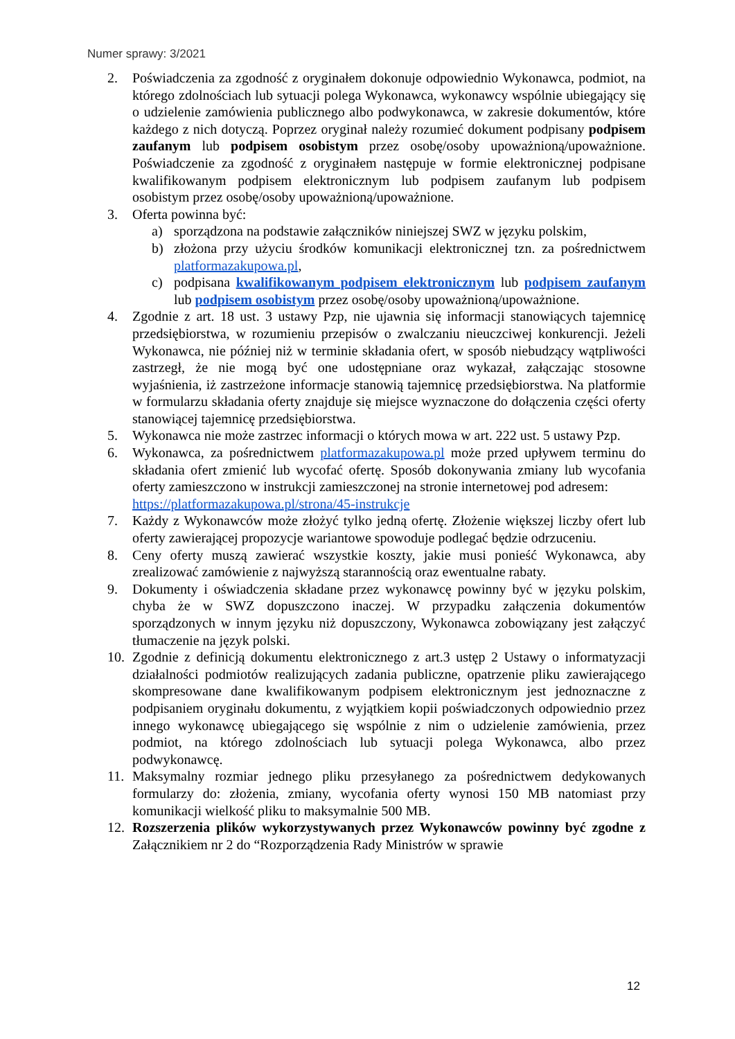Numer sprawy: 3/2021
2. Poświadczenia za zgodność z oryginałem dokonuje odpowiednio Wykonawca, podmiot, na którego zdolnościach lub sytuacji polega Wykonawca, wykonawcy wspólnie ubiegający się o udzielenie zamówienia publicznego albo podwykonawca, w zakresie dokumentów, które każdego z nich dotyczą. Poprzez oryginał należy rozumieć dokument podpisany podpisem zaufanym lub podpisem osobistym przez osobę/osoby upoważnioną/upoważnione. Poświadczenie za zgodność z oryginałem następuje w formie elektronicznej podpisane kwalifikowanym podpisem elektronicznym lub podpisem zaufanym lub podpisem osobistym przez osobę/osoby upoważnioną/upoważnione.
3. Oferta powinna być:
a) sporządzona na podstawie załączników niniejszej SWZ w języku polskim,
b) złożona przy użyciu środków komunikacji elektronicznej tzn. za pośrednictwem platformazakupowa.pl,
c) podpisana kwalifikowanym podpisem elektronicznym lub podpisem zaufanym lub podpisem osobistym przez osobę/osoby upoważnioną/upoważnione.
4. Zgodnie z art. 18 ust. 3 ustawy Pzp, nie ujawnia się informacji stanowiących tajemnicę przedsiębiorstwa, w rozumieniu przepisów o zwalczaniu nieuczciwej konkurencji. Jeżeli Wykonawca, nie później niż w terminie składania ofert, w sposób niebudzący wątpliwości zastrzegł, że nie mogą być one udostępniane oraz wykazał, załączając stosowne wyjaśnienia, iż zastrzeżone informacje stanowią tajemnicę przedsiębiorstwa. Na platformie w formularzu składania oferty znajduje się miejsce wyznaczone do dołączenia części oferty stanowiącej tajemnicę przedsiębiorstwa.
5. Wykonawca nie może zastrzec informacji o których mowa w art. 222 ust. 5 ustawy Pzp.
6. Wykonawca, za pośrednictwem platformazakupowa.pl może przed upływem terminu do składania ofert zmienić lub wycofać ofertę. Sposób dokonywania zmiany lub wycofania oferty zamieszczono w instrukcji zamieszczonej na stronie internetowej pod adresem:
https://platformazakupowa.pl/strona/45-instrukcje
7. Każdy z Wykonawców może złożyć tylko jedną ofertę. Złożenie większej liczby ofert lub oferty zawierającej propozycje wariantowe spowoduje podlegać będzie odrzuceniu.
8. Ceny oferty muszą zawierać wszystkie koszty, jakie musi ponieść Wykonawca, aby zrealizować zamówienie z najwyższą starannością oraz ewentualne rabaty.
9. Dokumenty i oświadczenia składane przez wykonawcę powinny być w języku polskim, chyba że w SWZ dopuszczono inaczej. W przypadku załączenia dokumentów sporządzonych w innym języku niż dopuszczony, Wykonawca zobowiązany jest załączyć tłumaczenie na język polski.
10. Zgodnie z definicją dokumentu elektronicznego z art.3 ustęp 2 Ustawy o informatyzacji działalności podmiotów realizujących zadania publiczne, opatrzenie pliku zawierającego skompresowane dane kwalifikowanym podpisem elektronicznym jest jednoznaczne z podpisaniem oryginału dokumentu, z wyjątkiem kopii poświadczonych odpowiednio przez innego wykonawcę ubiegającego się wspólnie z nim o udzielenie zamówienia, przez podmiot, na którego zdolnościach lub sytuacji polega Wykonawca, albo przez podwykonawcę.
11. Maksymalny rozmiar jednego pliku przesyłanego za pośrednictwem dedykowanych formularzy do: złożenia, zmiany, wycofania oferty wynosi 150 MB natomiast przy komunikacji wielkość pliku to maksymalnie 500 MB.
12. Rozszerzenia plików wykorzystywanych przez Wykonawców powinny być zgodne z Załącznikiem nr 2 do “Rozporządzenia Rady Ministrów w sprawie
12